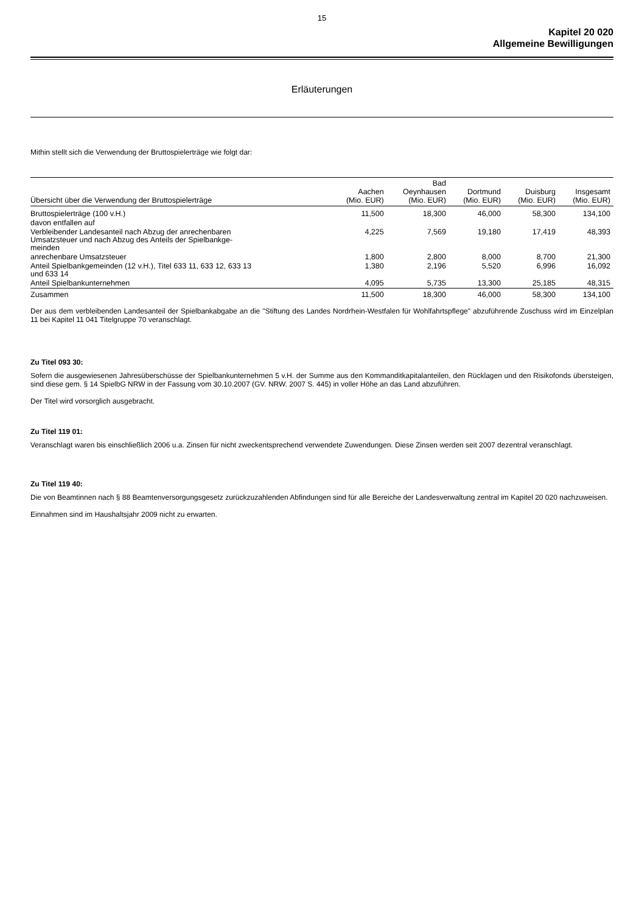15
Kapitel 20 020
Allgemeine Bewilligungen
Erläuterungen
Mithin stellt sich die Verwendung der Bruttospielerträge wie folgt dar:
| Übersicht über die Verwendung der Bruttospielerträge | Aachen (Mio. EUR) | Bad Oeynhausen (Mio. EUR) | Dortmund (Mio. EUR) | Duisburg (Mio. EUR) | Insgesamt (Mio. EUR) |
| --- | --- | --- | --- | --- | --- |
| Bruttospielerträge (100 v.H.) | 11,500 | 18,300 | 46,000 | 58,300 | 134,100 |
| davon entfallen auf | | | | | |
| Verbleibender Landesanteil nach Abzug der anrechenbaren Umsatzsteuer und nach Abzug des Anteils der Spielbankge- meinden | 4,225 | 7,569 | 19,180 | 17,419 | 48,393 |
| anrechenbare Umsatzsteuer | 1,800 | 2,800 | 8,000 | 8,700 | 21,300 |
| Anteil Spielbankgemeinden (12 v.H.), Titel 633 11, 633 12, 633 13 und 633 14 | 1,380 | 2,196 | 5,520 | 6,996 | 16,092 |
| Anteil Spielbankunternehmen | 4,095 | 5,735 | 13,300 | 25,185 | 48,315 |
| Zusammen | 11,500 | 18,300 | 46,000 | 58,300 | 134,100 |
Der aus dem verbleibenden Landesanteil der Spielbankabgabe an die "Stiftung des Landes Nordrhein-Westfalen für Wohlfahrtspflege" abzuführende Zuschuss wird im Einzelplan 11 bei Kapitel 11 041 Titelgruppe 70 veranschlagt.
Zu Titel 093 30:
Sofern die ausgewiesenen Jahresüberschüsse der Spielbankunternehmen 5 v.H. der Summe aus den Kommanditkapitalanteilen, den Rücklagen und den Risikofonds übersteigen, sind diese gem. § 14 SpielbG NRW in der Fassung vom 30.10.2007 (GV. NRW. 2007 S. 445) in voller Höhe an das Land abzuführen.
Der Titel wird vorsorglich ausgebracht.
Zu Titel 119 01:
Veranschlagt waren bis einschließlich 2006 u.a. Zinsen für nicht zweckentsprechend verwendete Zuwendungen. Diese Zinsen werden seit 2007 dezentral veranschlagt.
Zu Titel 119 40:
Die von Beamtinnen nach § 88 Beamtenversorgungsgesetz zurückzuzahlenden Abfindungen sind für alle Bereiche der Landesverwaltung zentral im Kapitel 20 020 nachzuweisen.
Einnahmen sind im Haushaltsjahr 2009 nicht zu erwarten.